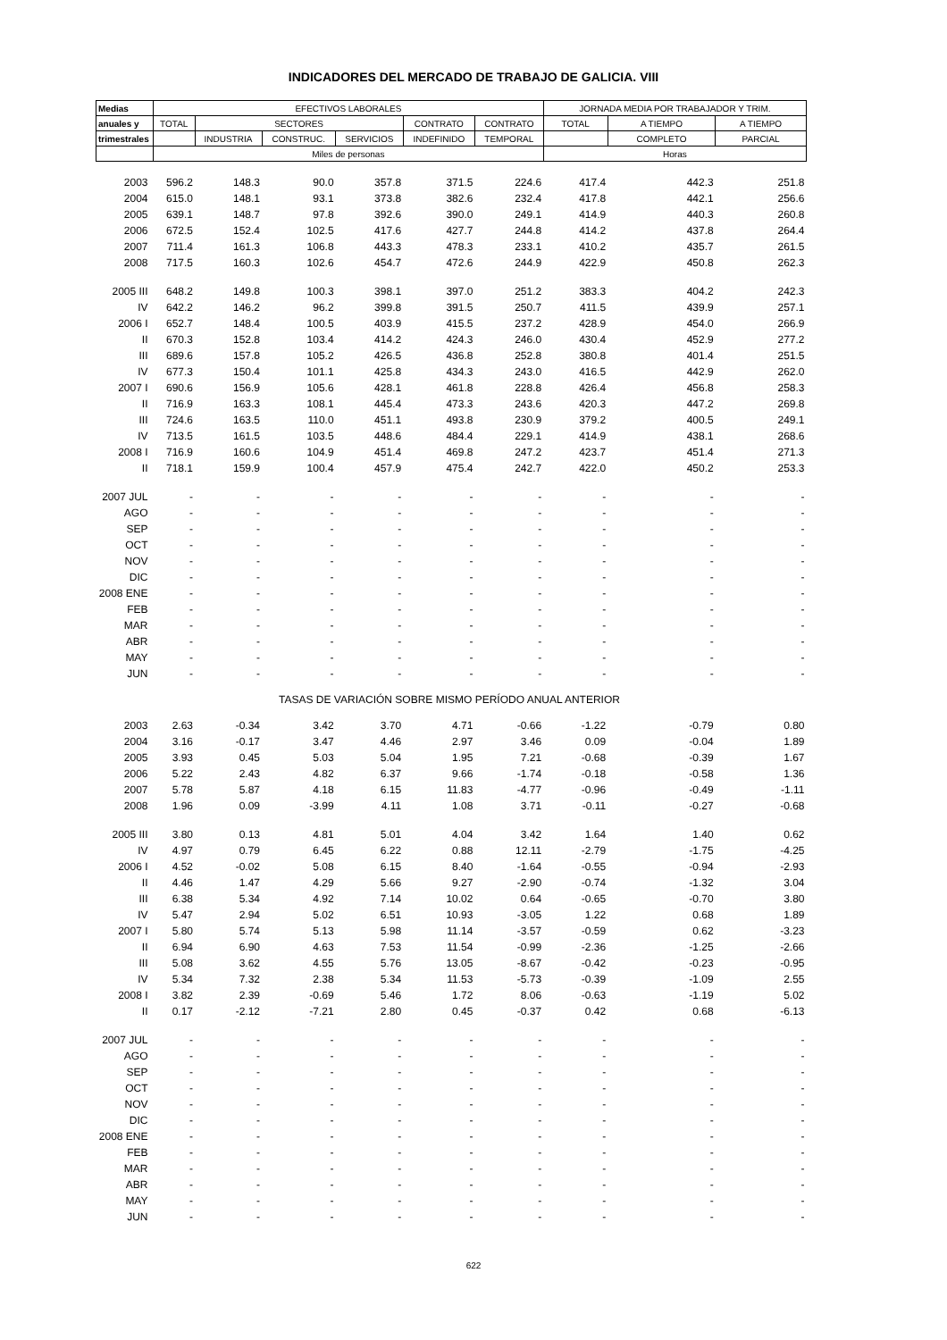INDICADORES DEL MERCADO DE TRABAJO DE GALICIA. VIII
| Medias | EFECTIVOS LABORALES | | | | | | JORNADA MEDIA POR TRABAJADOR Y TRIM. | | |
| --- | --- | --- | --- | --- | --- | --- | --- | --- | --- |
| anuales y | TOTAL | SECTORES | | | CONTRATO | CONTRATO | TOTAL | A TIEMPO | A TIEMPO |
| trimestrales | | INDUSTRIA | CONSTRUC. | SERVICIOS | INDEFINIDO | TEMPORAL | | COMPLETO | PARCIAL |
| | Miles de personas | | | | | | Horas | | |
| 2003 | 596.2 | 148.3 | 90.0 | 357.8 | 371.5 | 224.6 | 417.4 | 442.3 | 251.8 |
| 2004 | 615.0 | 148.1 | 93.1 | 373.8 | 382.6 | 232.4 | 417.8 | 442.1 | 256.6 |
| 2005 | 639.1 | 148.7 | 97.8 | 392.6 | 390.0 | 249.1 | 414.9 | 440.3 | 260.8 |
| 2006 | 672.5 | 152.4 | 102.5 | 417.6 | 427.7 | 244.8 | 414.2 | 437.8 | 264.4 |
| 2007 | 711.4 | 161.3 | 106.8 | 443.3 | 478.3 | 233.1 | 410.2 | 435.7 | 261.5 |
| 2008 | 717.5 | 160.3 | 102.6 | 454.7 | 472.6 | 244.9 | 422.9 | 450.8 | 262.3 |
| 2005 III | 648.2 | 149.8 | 100.3 | 398.1 | 397.0 | 251.2 | 383.3 | 404.2 | 242.3 |
| IV | 642.2 | 146.2 | 96.2 | 399.8 | 391.5 | 250.7 | 411.5 | 439.9 | 257.1 |
| 2006 I | 652.7 | 148.4 | 100.5 | 403.9 | 415.5 | 237.2 | 428.9 | 454.0 | 266.9 |
| II | 670.3 | 152.8 | 103.4 | 414.2 | 424.3 | 246.0 | 430.4 | 452.9 | 277.2 |
| III | 689.6 | 157.8 | 105.2 | 426.5 | 436.8 | 252.8 | 380.8 | 401.4 | 251.5 |
| IV | 677.3 | 150.4 | 101.1 | 425.8 | 434.3 | 243.0 | 416.5 | 442.9 | 262.0 |
| 2007 I | 690.6 | 156.9 | 105.6 | 428.1 | 461.8 | 228.8 | 426.4 | 456.8 | 258.3 |
| II | 716.9 | 163.3 | 108.1 | 445.4 | 473.3 | 243.6 | 420.3 | 447.2 | 269.8 |
| III | 724.6 | 163.5 | 110.0 | 451.1 | 493.8 | 230.9 | 379.2 | 400.5 | 249.1 |
| IV | 713.5 | 161.5 | 103.5 | 448.6 | 484.4 | 229.1 | 414.9 | 438.1 | 268.6 |
| 2008 I | 716.9 | 160.6 | 104.9 | 451.4 | 469.8 | 247.2 | 423.7 | 451.4 | 271.3 |
| II | 718.1 | 159.9 | 100.4 | 457.9 | 475.4 | 242.7 | 422.0 | 450.2 | 253.3 |
| 2007 JUL | - | - | - | - | - | - | - | - | - |
| AGO | - | - | - | - | - | - | - | - | - |
| SEP | - | - | - | - | - | - | - | - | - |
| OCT | - | - | - | - | - | - | - | - | - |
| NOV | - | - | - | - | - | - | - | - | - |
| DIC | - | - | - | - | - | - | - | - | - |
| 2008 ENE | - | - | - | - | - | - | - | - | - |
| FEB | - | - | - | - | - | - | - | - | - |
| MAR | - | - | - | - | - | - | - | - | - |
| ABR | - | - | - | - | - | - | - | - | - |
| MAY | - | - | - | - | - | - | - | - | - |
| JUN | - | - | - | - | - | - | - | - | - |
| TASAS DE VARIACIÓN SOBRE MISMO PERÍODO ANUAL ANTERIOR | | | | | | | | | |
| 2003 | 2.63 | -0.34 | 3.42 | 3.70 | 4.71 | -0.66 | -1.22 | -0.79 | 0.80 |
| 2004 | 3.16 | -0.17 | 3.47 | 4.46 | 2.97 | 3.46 | 0.09 | -0.04 | 1.89 |
| 2005 | 3.93 | 0.45 | 5.03 | 5.04 | 1.95 | 7.21 | -0.68 | -0.39 | 1.67 |
| 2006 | 5.22 | 2.43 | 4.82 | 6.37 | 9.66 | -1.74 | -0.18 | -0.58 | 1.36 |
| 2007 | 5.78 | 5.87 | 4.18 | 6.15 | 11.83 | -4.77 | -0.96 | -0.49 | -1.11 |
| 2008 | 1.96 | 0.09 | -3.99 | 4.11 | 1.08 | 3.71 | -0.11 | -0.27 | -0.68 |
| 2005 III | 3.80 | 0.13 | 4.81 | 5.01 | 4.04 | 3.42 | 1.64 | 1.40 | 0.62 |
| IV | 4.97 | 0.79 | 6.45 | 6.22 | 0.88 | 12.11 | -2.79 | -1.75 | -4.25 |
| 2006 I | 4.52 | -0.02 | 5.08 | 6.15 | 8.40 | -1.64 | -0.55 | -0.94 | -2.93 |
| II | 4.46 | 1.47 | 4.29 | 5.66 | 9.27 | -2.90 | -0.74 | -1.32 | 3.04 |
| III | 6.38 | 5.34 | 4.92 | 7.14 | 10.02 | 0.64 | -0.65 | -0.70 | 3.80 |
| IV | 5.47 | 2.94 | 5.02 | 6.51 | 10.93 | -3.05 | 1.22 | 0.68 | 1.89 |
| 2007 I | 5.80 | 5.74 | 5.13 | 5.98 | 11.14 | -3.57 | -0.59 | 0.62 | -3.23 |
| II | 6.94 | 6.90 | 4.63 | 7.53 | 11.54 | -0.99 | -2.36 | -1.25 | -2.66 |
| III | 5.08 | 3.62 | 4.55 | 5.76 | 13.05 | -8.67 | -0.42 | -0.23 | -0.95 |
| IV | 5.34 | 7.32 | 2.38 | 5.34 | 11.53 | -5.73 | -0.39 | -1.09 | 2.55 |
| 2008 I | 3.82 | 2.39 | -0.69 | 5.46 | 1.72 | 8.06 | -0.63 | -1.19 | 5.02 |
| II | 0.17 | -2.12 | -7.21 | 2.80 | 0.45 | -0.37 | 0.42 | 0.68 | -6.13 |
| 2007 JUL | - | - | - | - | - | - | - | - | - |
| AGO | - | - | - | - | - | - | - | - | - |
| SEP | - | - | - | - | - | - | - | - | - |
| OCT | - | - | - | - | - | - | - | - | - |
| NOV | - | - | - | - | - | - | - | - | - |
| DIC | - | - | - | - | - | - | - | - | - |
| 2008 ENE | - | - | - | - | - | - | - | - | - |
| FEB | - | - | - | - | - | - | - | - | - |
| MAR | - | - | - | - | - | - | - | - | - |
| ABR | - | - | - | - | - | - | - | - | - |
| MAY | - | - | - | - | - | - | - | - | - |
| JUN | - | - | - | - | - | - | - | - | - |
622